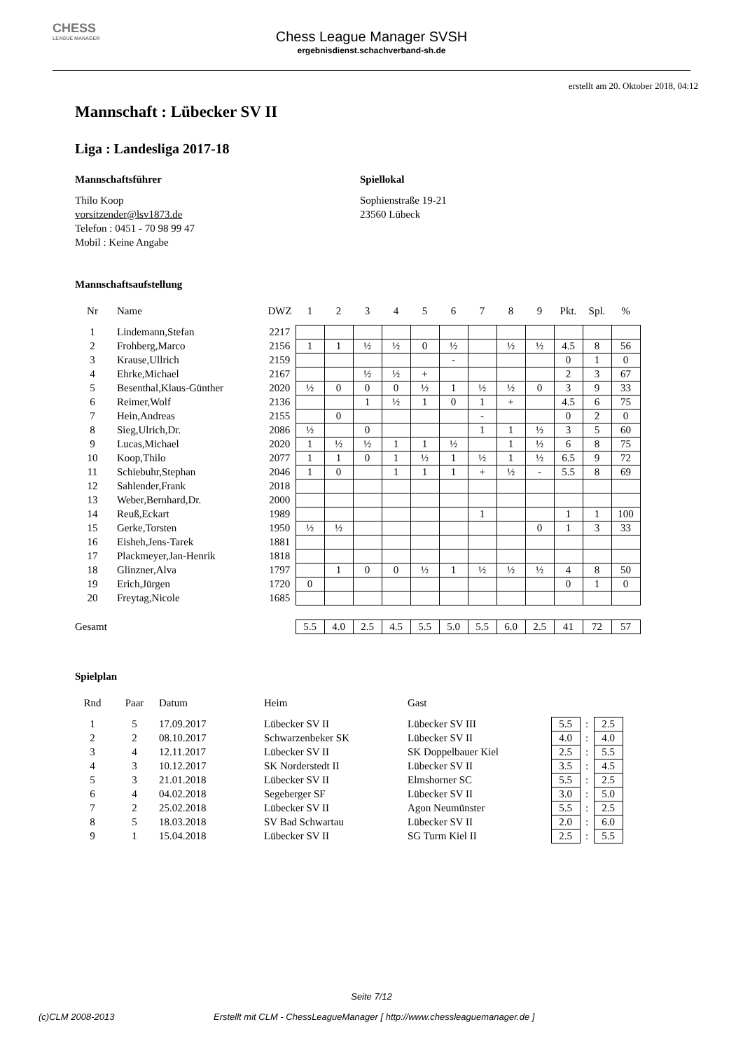CHESS
LEAGUE MANAGER
Chess League Manager SVSH
ergebnisdienst.schachverband-sh.de
erstellt am 20. Oktober 2018, 04:12
Mannschaft : Lübecker SV II
Liga : Landesliga 2017-18
Mannschaftsführer
Thilo Koop
vorsitzender@lsv1873.de
Telefon : 0451 - 70 98 99 47
Mobil : Keine Angabe
Spiellokal
Sophienstraße 19-21
23560 Lübeck
Mannschaftsaufstellung
| Nr | Name | DWZ | 1 | 2 | 3 | 4 | 5 | 6 | 7 | 8 | 9 | Pkt. | Spl. | % |
| --- | --- | --- | --- | --- | --- | --- | --- | --- | --- | --- | --- | --- | --- | --- |
| 1 | Lindemann,Stefan | 2217 | | | | | | | | | | | | |
| 2 | Frohberg,Marco | 2156 | 1 | 1 | ½ | ½ | 0 | ½ | | ½ | ½ | 4.5 | 8 | 56 |
| 3 | Krause,Ullrich | 2159 | | | | | | - | | | | 0 | 1 | 0 |
| 4 | Ehrke,Michael | 2167 | | | ½ | ½ | + | | | | | 2 | 3 | 67 |
| 5 | Besenthal,Klaus-Günther | 2020 | ½ | 0 | 0 | 0 | ½ | 1 | ½ | ½ | 0 | 3 | 9 | 33 |
| 6 | Reimer,Wolf | 2136 | | | 1 | ½ | 1 | 0 | 1 | + | | 4.5 | 6 | 75 |
| 7 | Hein,Andreas | 2155 | | 0 | | | | | - | | | 0 | 2 | 0 |
| 8 | Sieg,Ulrich,Dr. | 2086 | ½ | | 0 | | | | 1 | 1 | ½ | 3 | 5 | 60 |
| 9 | Lucas,Michael | 2020 | 1 | ½ | ½ | 1 | 1 | ½ | | 1 | ½ | 6 | 8 | 75 |
| 10 | Koop,Thilo | 2077 | 1 | 1 | 0 | 1 | ½ | 1 | ½ | 1 | ½ | 6.5 | 9 | 72 |
| 11 | Schiebuhr,Stephan | 2046 | 1 | 0 | | 1 | 1 | 1 | + | ½ | - | 5.5 | 8 | 69 |
| 12 | Sahlender,Frank | 2018 | | | | | | | | | | | | |
| 13 | Weber,Bernhard,Dr. | 2000 | | | | | | | | | | | | |
| 14 | Reuß,Eckart | 1989 | | | | | | | 1 | | | 1 | 1 | 100 |
| 15 | Gerke,Torsten | 1950 | ½ | ½ | | | | | | | 0 | 1 | 3 | 33 |
| 16 | Eisheh,Jens-Tarek | 1881 | | | | | | | | | | | | |
| 17 | Plackmeyer,Jan-Henrik | 1818 | | | | | | | | | | | | |
| 18 | Glinzner,Alva | 1797 | | 1 | 0 | 0 | ½ | 1 | ½ | ½ | ½ | 4 | 8 | 50 |
| 19 | Erich,Jürgen | 1720 | 0 | | | | | | | | | 0 | 1 | 0 |
| 20 | Freytag,Nicole | 1685 | | | | | | | | | | | | |
| Gesamt | | | 5.5 | 4.0 | 2.5 | 4.5 | 5.5 | 5.0 | 5.5 | 6.0 | 2.5 | 41 | 72 | 57 |
Spielplan
| Rnd | Paar | Datum | Heim | Gast | | | |
| --- | --- | --- | --- | --- | --- | --- | --- |
| 1 | 5 | 17.09.2017 | Lübecker SV II | Lübecker SV III | 5.5 | : | 2.5 |
| 2 | 2 | 08.10.2017 | Schwarzenbeker SK | Lübecker SV II | 4.0 | : | 4.0 |
| 3 | 4 | 12.11.2017 | Lübecker SV II | SK Doppelbauer Kiel | 2.5 | : | 5.5 |
| 4 | 3 | 10.12.2017 | SK Norderstedt II | Lübecker SV II | 3.5 | : | 4.5 |
| 5 | 3 | 21.01.2018 | Lübecker SV II | Elmshorner SC | 5.5 | : | 2.5 |
| 6 | 4 | 04.02.2018 | Segeberger SF | Lübecker SV II | 3.0 | : | 5.0 |
| 7 | 2 | 25.02.2018 | Lübecker SV II | Agon Neumünster | 5.5 | : | 2.5 |
| 8 | 5 | 18.03.2018 | SV Bad Schwartau | Lübecker SV II | 2.0 | : | 6.0 |
| 9 | 1 | 15.04.2018 | Lübecker SV II | SG Turm Kiel II | 2.5 | : | 5.5 |
Seite 7/12
(c)CLM 2008-2013 Erstellt mit CLM - ChessLeagueManager [ http://www.chessleaguemanager.de ]